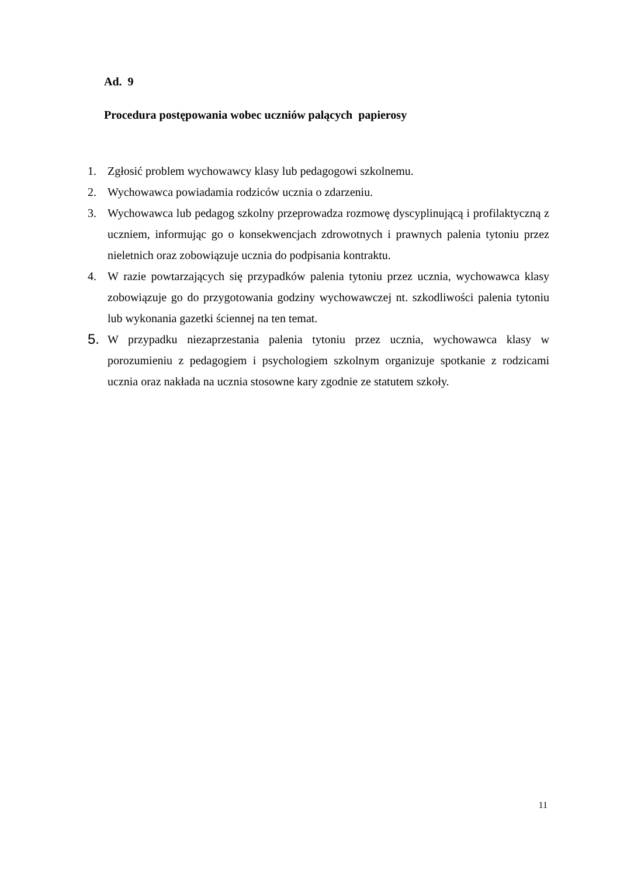Ad. 9
Procedura postępowania wobec uczniów palących papierosy
1. Zgłosić problem wychowawcy klasy lub pedagogowi szkolnemu.
2. Wychowawca powiadamia rodziców ucznia o zdarzeniu.
3. Wychowawca lub pedagog szkolny przeprowadza rozmowę dyscyplinującą i profilaktyczną z uczniem, informując go o konsekwencjach zdrowotnych i prawnych palenia tytoniu przez nieletnich oraz zobowiązuje ucznia do podpisania kontraktu.
4. W razie powtarzających się przypadków palenia tytoniu przez ucznia, wychowawca klasy zobowiązuje go do przygotowania godziny wychowawczej nt. szkodliwości palenia tytoniu lub wykonania gazetki ściennej na ten temat.
5.
W przypadku niezaprzestania palenia tytoniu przez ucznia, wychowawca klasy w porozumieniu z pedagogiem i psychologiem szkolnym organizuje spotkanie z rodzicami ucznia oraz nakłada na ucznia stosowne kary zgodnie ze statutem szkoły.
11